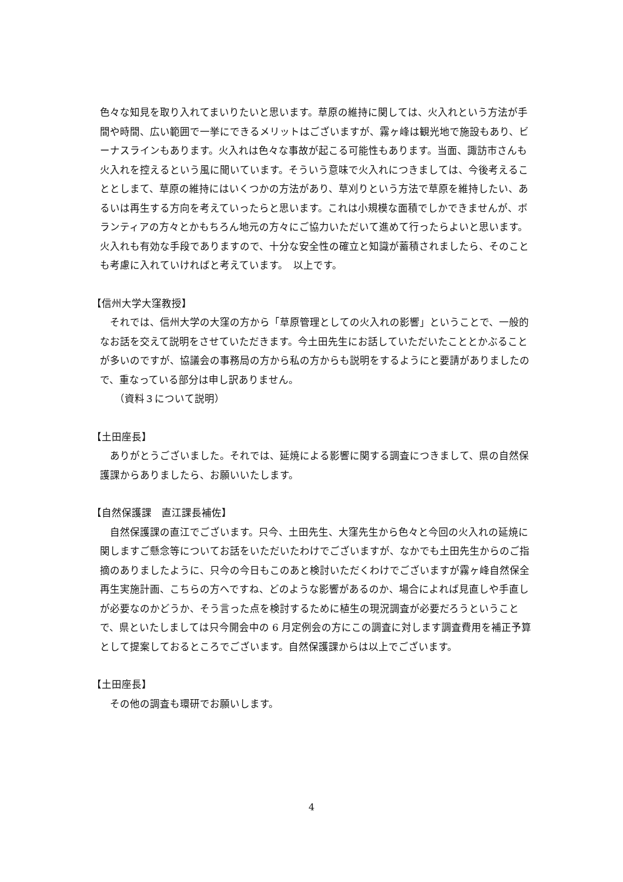色々な知見を取り入れてまいりたいと思います。草原の維持に関しては、火入れという方法が手間や時間、広い範囲で一挙にできるメリットはございますが、霧ヶ峰は観光地で施設もあり、ビーナスラインもあります。火入れは色々な事故が起こる可能性もあります。当面、諏訪市さんも火入れを控えるという風に聞いています。そういう意味で火入れにつきましては、今後考えることとしまて、草原の維持にはいくつかの方法があり、草刈りという方法で草原を維持したい、あるいは再生する方向を考えていったらと思います。これは小規模な面積でしかできませんが、ボランティアの方々とかもちろん地元の方々にご協力いただいて進めて行ったらよいと思います。火入れも有効な手段でありますので、十分な安全性の確立と知識が蓄積されましたら、そのことも考慮に入れていければと考えています。　以上です。
【信州大学大窪教授】
それでは、信州大学の大窪の方から「草原管理としての火入れの影響」ということで、一般的なお話を交えて説明をさせていただきます。今土田先生にお話していただいたこととかぶることが多いのですが、協議会の事務局の方から私の方からも説明をするようにと要請がありましたので、重なっている部分は申し訳ありません。
（資料３について説明）
【土田座長】
ありがとうございました。それでは、延焼による影響に関する調査につきまして、県の自然保護課からありましたら、お願いいたします。
【自然保護課　直江課長補佐】
自然保護課の直江でございます。只今、土田先生、大窪先生から色々と今回の火入れの延焼に関しますご懸念等についてお話をいただいたわけでございますが、なかでも土田先生からのご指摘のありましたように、只今の今日もこのあと検討いただくわけでございますが霧ヶ峰自然保全再生実施計画、こちらの方へですね、どのような影響があるのか、場合によれば見直しや手直しが必要なのかどうか、そう言った点を検討するために植生の現況調査が必要だろうということで、県といたしましては只今開会中の 6 月定例会の方にこの調査に対します調査費用を補正予算として提案しておるところでございます。自然保護課からは以上でございます。
【土田座長】
その他の調査も環研でお願いします。
4